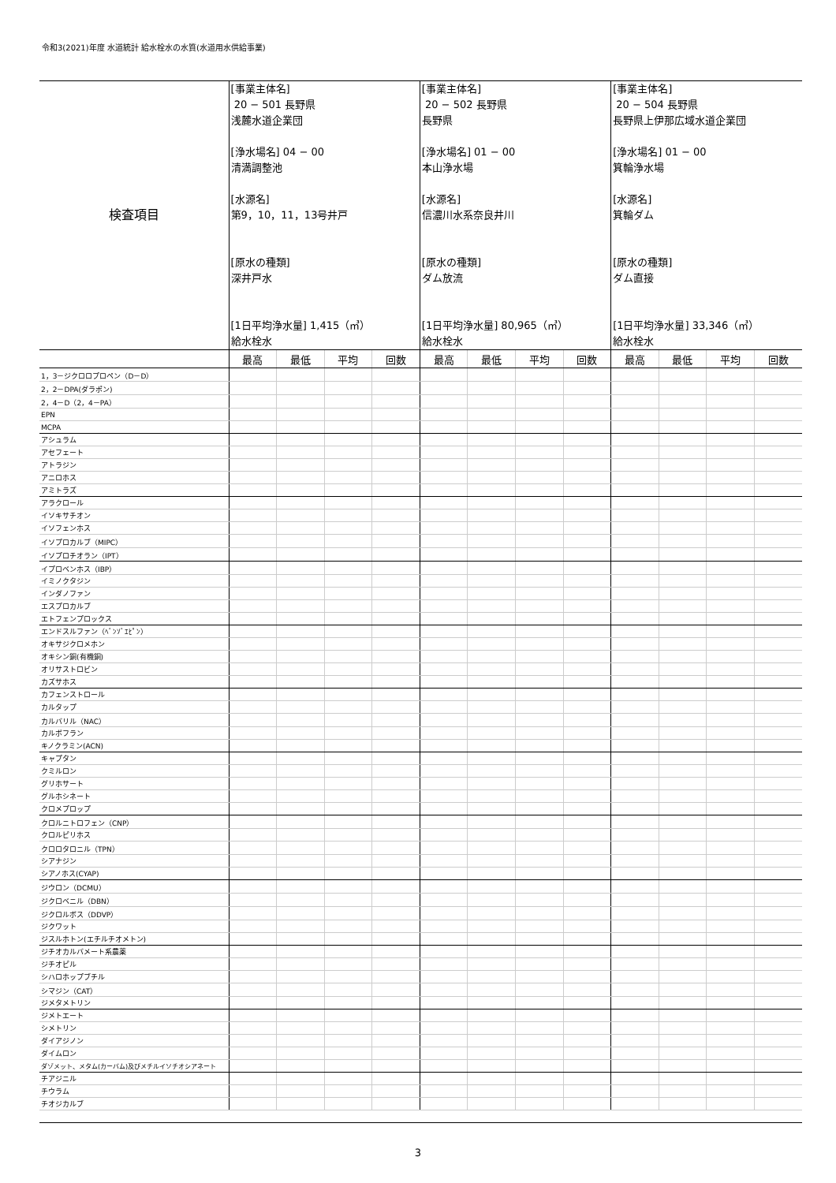令和3(2021)年度 水道統計 給水栓水の水質(水道用水供給事業)
| 検査項目 | [事業主体名] 20 − 501 長野県 浅麓水道企業団 [浄水場名] 04 − 00 清満調整池 [水源名] 第9，10，11，13号井戸 [原水の種類] 深井戸水 [1日平均浄水量] 1,415（㎥） 給水栓水 | | | | [事業主体名] 20 − 502 長野県 長野県 [浄水場名] 01 − 00 本山浄水場 [水源名] 信濃川水系奈良井川 [原水の種類] ダム放流 [1日平均浄水量] 80,965（㎥） 給水栓水 | | | | [事業主体名] 20 − 504 長野県 長野県上伊那広域水道企業団 [浄水場名] 01 − 00 箕輪浄水場 [水源名] 箕輪ダム [原水の種類] ダム直接 [1日平均浄水量] 33,346（㎥） 給水栓水 | | | |
| | 最高 | 最低 | 平均 | 回数 | 最高 | 最低 | 平均 | 回数 | 最高 | 最低 | 平均 | 回数 |
| 1，3－ジクロロプロペン（D－D） | | | | | | | | | | | | |
| 2，2－DPA(ダラポン) | | | | | | | | | | | | |
| 2，4－D（2，4－PA） | | | | | | | | | | | | |
| EPN | | | | | | | | | | | | |
| MCPA | | | | | | | | | | | | |
| アシュラム | | | | | | | | | | | | |
| アセフェート | | | | | | | | | | | | |
| アトラジン | | | | | | | | | | | | |
| アニロホス | | | | | | | | | | | | |
| アミトラズ | | | | | | | | | | | | |
| アラクロール | | | | | | | | | | | | |
| イソキサチオン | | | | | | | | | | | | |
| イソフェンホス | | | | | | | | | | | | |
| イソプロカルブ（MIPC） | | | | | | | | | | | | |
| イソプロチオラン（IPT） | | | | | | | | | | | | |
| イプロベンホス（IBP） | | | | | | | | | | | | |
| イミノクタジン | | | | | | | | | | | | |
| インダノファン | | | | | | | | | | | | |
| エスプロカルブ | | | | | | | | | | | | |
| エトフェンプロックス | | | | | | | | | | | | |
| エンドスルファン（ﾍﾞﾝｿﾞｴﾋﾟﾝ） | | | | | | | | | | | | |
| オキサジクロメホン | | | | | | | | | | | | |
| オキシン銅(有機銅) | | | | | | | | | | | | |
| オリサストロビン | | | | | | | | | | | | |
| カズサホス | | | | | | | | | | | | |
| カフェンストロール | | | | | | | | | | | | |
| カルタップ | | | | | | | | | | | | |
| カルバリル（NAC） | | | | | | | | | | | | |
| カルボフラン | | | | | | | | | | | | |
| キノクラミン(ACN) | | | | | | | | | | | | |
| キャプタン | | | | | | | | | | | | |
| クミルロン | | | | | | | | | | | | |
| グリホサート | | | | | | | | | | | | |
| グルホシネート | | | | | | | | | | | | |
| クロメプロップ | | | | | | | | | | | | |
| クロルニトロフェン（CNP） | | | | | | | | | | | | |
| クロルピリホス | | | | | | | | | | | | |
| クロロタロニル（TPN） | | | | | | | | | | | | |
| シアナジン | | | | | | | | | | | | |
| シアノホス(CYAP) | | | | | | | | | | | | |
| ジウロン（DCMU） | | | | | | | | | | | | |
| ジクロベニル（DBN） | | | | | | | | | | | | |
| ジクロルボス（DDVP） | | | | | | | | | | | | |
| ジクワット | | | | | | | | | | | | |
| ジスルホトン(エチルチオメトン) | | | | | | | | | | | | |
| ジチオカルバメート系農薬 | | | | | | | | | | | | |
| ジチオピル | | | | | | | | | | | | |
| シハロホップブチル | | | | | | | | | | | | |
| シマジン（CAT） | | | | | | | | | | | | |
| ジメタメトリン | | | | | | | | | | | | |
| ジメトエート | | | | | | | | | | | | |
| シメトリン | | | | | | | | | | | | |
| ダイアジノン | | | | | | | | | | | | |
| ダイムロン | | | | | | | | | | | | |
| ダゾメット、メタム(カーバム)及びメチルイソチオシアネート | | | | | | | | | | | | |
| チアジニル | | | | | | | | | | | | |
| チウラム | | | | | | | | | | | | |
| チオジカルブ | | | | | | | | | | | | |
3